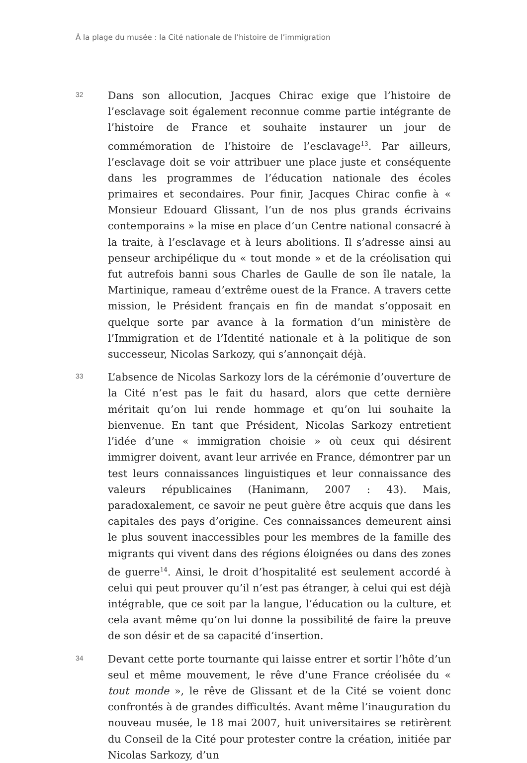À la plage du musée : la Cité nationale de l’histoire de l’immigration
32
Dans son allocution, Jacques Chirac exige que l’histoire de l’esclavage soit également reconnue comme partie intégrante de l’histoire de France et souhaite instaurer un jour de commémoration de l’histoire de l’esclavage<sup>13</sup>. Par ailleurs, l’esclavage doit se voir attribuer une place juste et conséquente dans les programmes de l’éducation nationale des écoles primaires et secondaires. Pour finir, Jacques Chirac confie à « Monsieur Edouard Glissant, l’un de nos plus grands écrivains contemporains » la mise en place d’un Centre national consacré à la traite, à l’esclavage et à leurs abolitions. Il s’adresse ainsi au penseur archipélique du « tout monde » et de la créolisation qui fut autrefois banni sous Charles de Gaulle de son île natale, la Martinique, rameau d’extrême ouest de la France. A travers cette mission, le Président français en fin de mandat s’opposait en quelque sorte par avance à la formation d’un ministère de l’Immigration et de l’Identité nationale et à la politique de son successeur, Nicolas Sarkozy, qui s’annonçait déjà.
33
L’absence de Nicolas Sarkozy lors de la cérémonie d’ouverture de la Cité n’est pas le fait du hasard, alors que cette dernière méritait qu’on lui rende hommage et qu’on lui souhaite la bienvenue. En tant que Président, Nicolas Sarkozy entretient l’idée d’une « immigration choisie » où ceux qui désirent immigrer doivent, avant leur arrivée en France, démontrer par un test leurs connaissances linguistiques et leur connaissance des valeurs républicaines (Hanimann, 2007 : 43). Mais, paradoxalement, ce savoir ne peut guère être acquis que dans les capitales des pays d’origine. Ces connaissances demeurent ainsi le plus souvent inaccessibles pour les membres de la famille des migrants qui vivent dans des régions éloignées ou dans des zones de guerre<sup>14</sup>. Ainsi, le droit d’hospitalité est seulement accordé à celui qui peut prouver qu’il n’est pas étranger, à celui qui est déjà intégrable, que ce soit par la langue, l’éducation ou la culture, et cela avant même qu’on lui donne la possibilité de faire la preuve de son désir et de sa capacité d’insertion.
34
Devant cette porte tournante qui laisse entrer et sortir l’hôte d’un seul et même mouvement, le rêve d’une France créolisée du « tout monde », le rêve de Glissant et de la Cité se voient donc confrontés à de grandes difficultés. Avant même l’inauguration du nouveau musée, le 18 mai 2007, huit universitaires se retirèrent du Conseil de la Cité pour protester contre la création, initiée par Nicolas Sarkozy, d’un